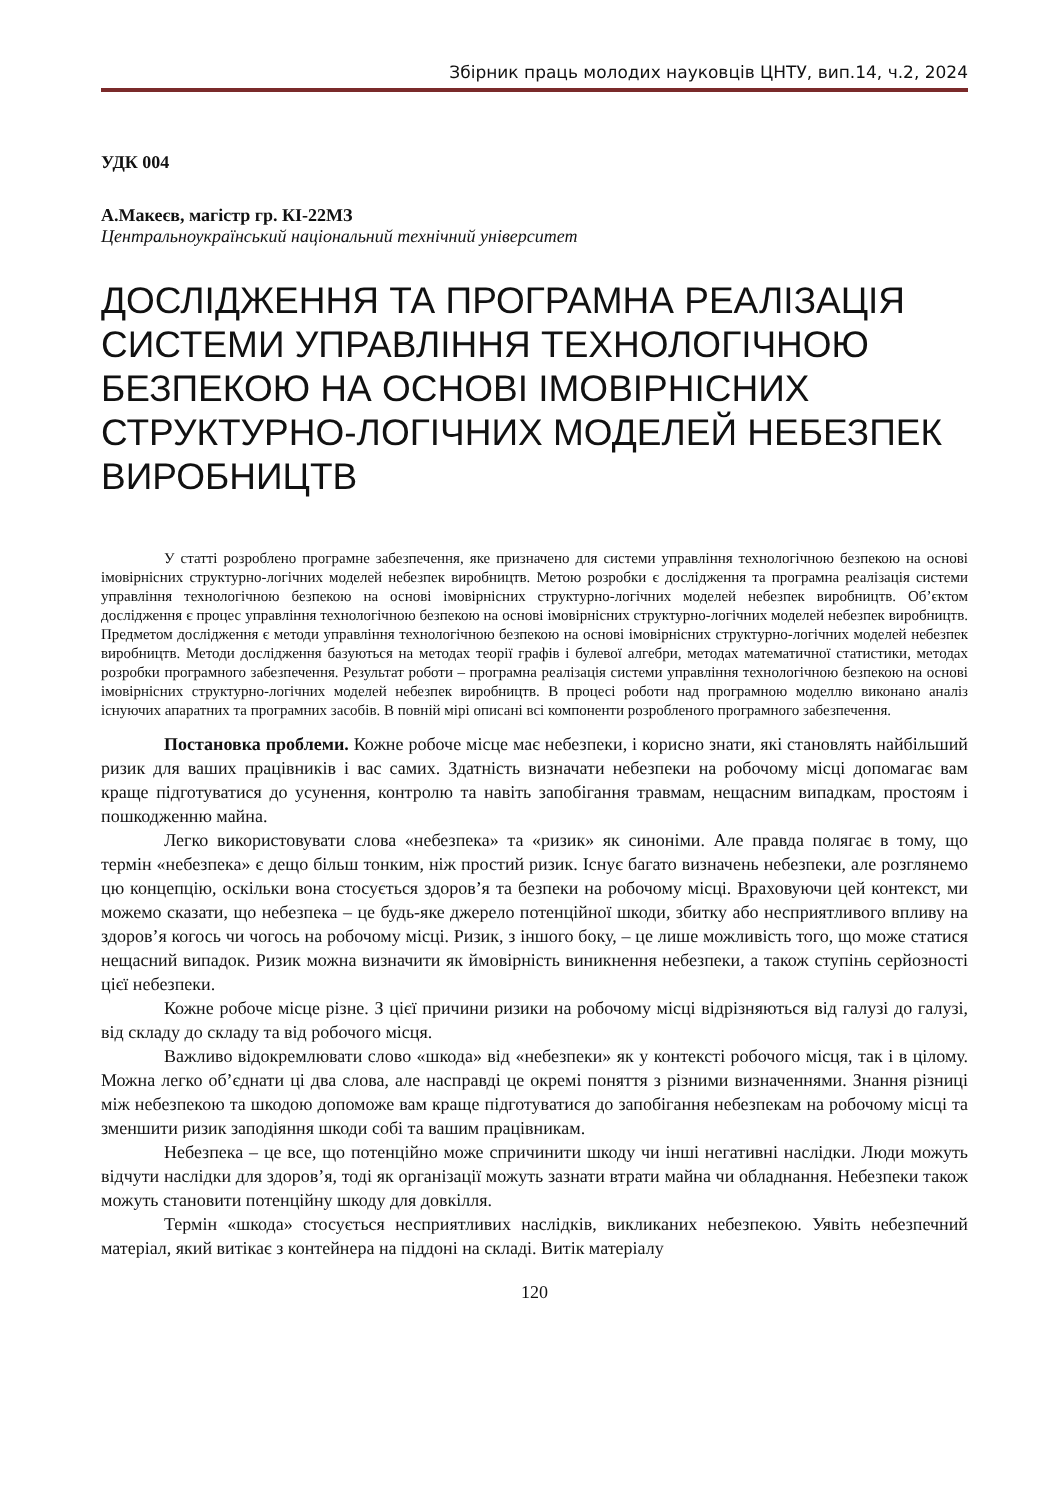Збірник праць молодих науковців ЦНТУ, вип.14, ч.2, 2024
УДК 004
А.Макеєв, магістр гр. КІ-22МЗ
Центральноукраїнський національний технічний університет
ДОСЛІДЖЕННЯ ТА ПРОГРАМНА РЕАЛІЗАЦІЯ СИСТЕМИ УПРАВЛІННЯ ТЕХНОЛОГІЧНОЮ БЕЗПЕКОЮ НА ОСНОВІ ІМОВІРНІСНИХ СТРУКТУРНО-ЛОГІЧНИХ МОДЕЛЕЙ НЕБЕЗПЕК ВИРОБНИЦТВ
У статті розроблено програмне забезпечення, яке призначено для системи управління технологічною безпекою на основі імовірнісних структурно-логічних моделей небезпек виробництв. Метою розробки є дослідження та програмна реалізація системи управління технологічною безпекою на основі імовірнісних структурно-логічних моделей небезпек виробництв. Об’єктом дослідження є процес управління технологічною безпекою на основі імовірнісних структурно-логічних моделей небезпек виробництв. Предметом дослідження є методи управління технологічною безпекою на основі імовірнісних структурно-логічних моделей небезпек виробництв. Методи дослідження базуються на методах теорії графів і булевої алгебри, методах математичної статистики, методах розробки програмного забезпечення. Результат роботи – програмна реалізація системи управління технологічною безпекою на основі імовірнісних структурно-логічних моделей небезпек виробництв. В процесі роботи над програмною моделлю виконано аналіз існуючих апаратних та програмних засобів. В повній мірі описані всі компоненти розробленого програмного забезпечення.
Постановка проблеми. Кожне робоче місце має небезпеки, і корисно знати, які становлять найбільший ризик для ваших працівників і вас самих. Здатність визначати небезпеки на робочому місці допомагає вам краще підготуватися до усунення, контролю та навіть запобігання травмам, нещасним випадкам, простоям і пошкодженню майна.
Легко використовувати слова «небезпека» та «ризик» як синоніми. Але правда полягає в тому, що термін «небезпека» є дещо більш тонким, ніж простий ризик. Існує багато визначень небезпеки, але розглянемо цю концепцію, оскільки вона стосується здоров’я та безпеки на робочому місці. Враховуючи цей контекст, ми можемо сказати, що небезпека – це будь-яке джерело потенційної шкоди, збитку або несприятливого впливу на здоров’я когось чи чогось на робочому місці. Ризик, з іншого боку, – це лише можливість того, що може статися нещасний випадок. Ризик можна визначити як ймовірність виникнення небезпеки, а також ступінь серйозності цієї небезпеки.
Кожне робоче місце різне. З цієї причини ризики на робочому місці відрізняються від галузі до галузі, від складу до складу та від робочого місця.
Важливо відокремлювати слово «шкода» від «небезпеки» як у контексті робочого місця, так і в цілому. Можна легко об’єднати ці два слова, але насправді це окремі поняття з різними визначеннями. Знання різниці між небезпекою та шкодою допоможе вам краще підготуватися до запобігання небезпекам на робочому місці та зменшити ризик заподіяння шкоди собі та вашим працівникам.
Небезпека – це все, що потенційно може спричинити шкоду чи інші негативні наслідки. Люди можуть відчути наслідки для здоров’я, тоді як організації можуть зазнати втрати майна чи обладнання. Небезпеки також можуть становити потенційну шкоду для довкілля.
Термін «шкода» стосується несприятливих наслідків, викликаних небезпекою. Уявіть небезпечний матеріал, який витікає з контейнера на піддоні на складі. Витік матеріалу
120